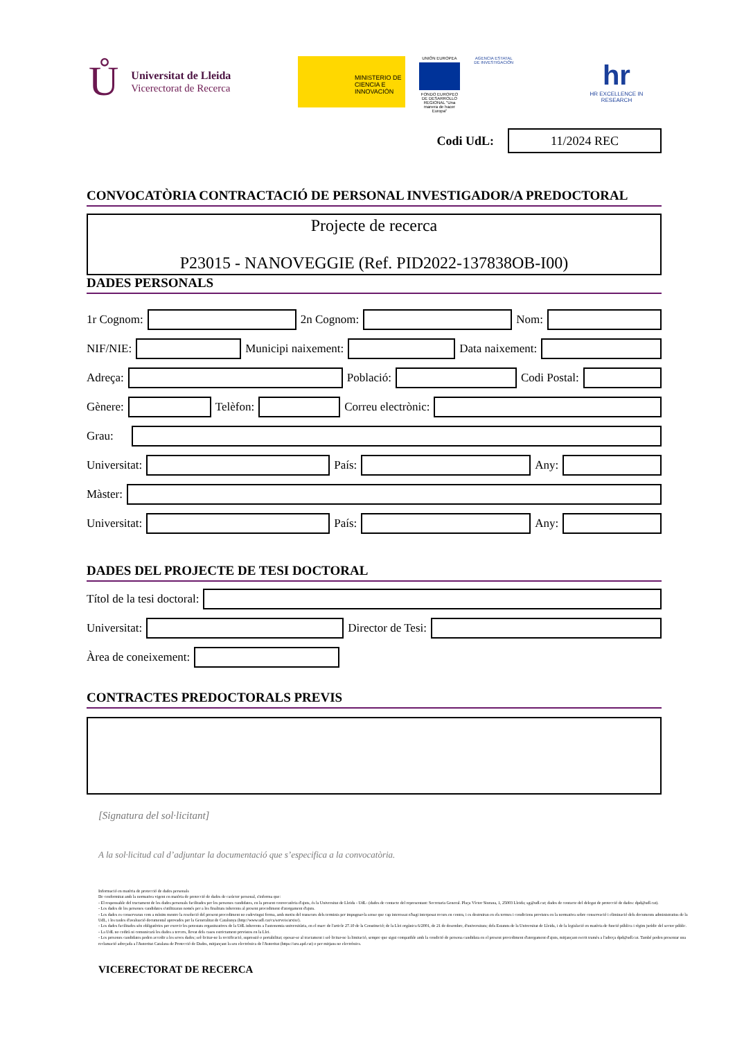Ů
Universitat de Lleida
Vicerectorat de Recerca
MINISTERIO DE CIENCIA E INNOVACIÓN
UNIÓN EUROPEA
FONDO EUROPEO DE DESARROLLO REGIONAL "Una manera de hacer Europa"
AGENCIA ESTATAL DE INVESTIGACIÓN
hr
HR EXCELLENCE IN RESEARCH
Codi UdL:
11/2024 REC
CONVOCATÒRIA CONTRACTACIÓ DE PERSONAL INVESTIGADOR/A PREDOCTORAL
Projecte de recerca
P23015 - NANOVEGGIE (Ref. PID2022-137838OB-I00)
DADES PERSONALS
1r Cognom:
2n Cognom:
Nom:
NIF/NIE:
Municipi naixement:
Data naixement:
Adreça:
Població:
Codi Postal:
Gènere:
Telèfon:
Correu electrònic:
Grau:
Universitat:
País:
Any:
Màster:
Universitat:
País:
Any:
DADES DEL PROJECTE DE TESI DOCTORAL
Títol de la tesi doctoral:
Universitat:
Director de Tesi:
Àrea de coneixement:
CONTRACTES PREDOCTORALS PREVIS
[Signatura del sol·licitant]
A la sol·licitud cal d’adjuntar la documentació que s’especifica a la convocatòria.
Informació en matèria de protecció de dades personals
De conformitat amb la normativa vigent en matèria de protecció de dades de caràcter personal, s'informa que:
- El responsable del tractament de les dades personals facilitades per les persones candidates, en la present convocatòria d'ajuts, és la Universitat de Lleida - UdL- (dades de contacte del representant: Secretaria General. Plaça Víctor Siurana, 1, 25003 Lleida; sg@udl.cat; dades de contacte del delegat de protecció de dades: dpd@udl.cat).
- Les dades de les persones candidates s'utilitzaran només per a les finalitats inherents al present procediment d'atorgament d'ajuts.
- Les dades es conservaran com a mínim mentre la resolució del present procediment no esdevingui ferma, amb motiu del transcurs dels terminis per impugnar-la sense que cap interessat n'hagi interposat recurs en contra, i es destruiran en els termes i condicions previstes en la normativa sobre conservació i eliminació dels documents administratius de la UdL, i les taules d'avaluació documental aprovades per la Generalitat de Catalunya (http://www.udl.cat/ca/serveis/arxiu/).
- Les dades facilitades són obligatòries per exercir les potestats organitzatives de la UdL inherents a l'autonomia universitària, en el marc de l'article 27.10 de la Constitució; de la Llei orgànica 6/2001, de 21 de desembre, d'universitats; dels Estatuts de la Universitat de Lleida, i de la legislació en matèria de funció pública i règim jurídic del sector públic.
- La UdL no cedirà ni comunicarà les dades a tercers, llevat dels casos estrictament previstos en la Llei.
- Les persones candidates poden accedir a les seves dades; sol·licitar-ne la rectificació, supressió o portabilitat; oposar-se al tractament i sol·licitar-ne la limitació, sempre que sigui compatible amb la condició de persona candidata en el present procediment d'atorgament d'ajuts, mitjançant escrit tramès a l'adreça dpd@udl.cat. També poden presentar una reclamació adreçada a l'Autoritat Catalana de Protecció de Dades, mitjançant la seu electrònica de l'Autoritat (https://seu.apd.cat) o per mitjans no electrònics.
VICERECTORAT DE RECERCA